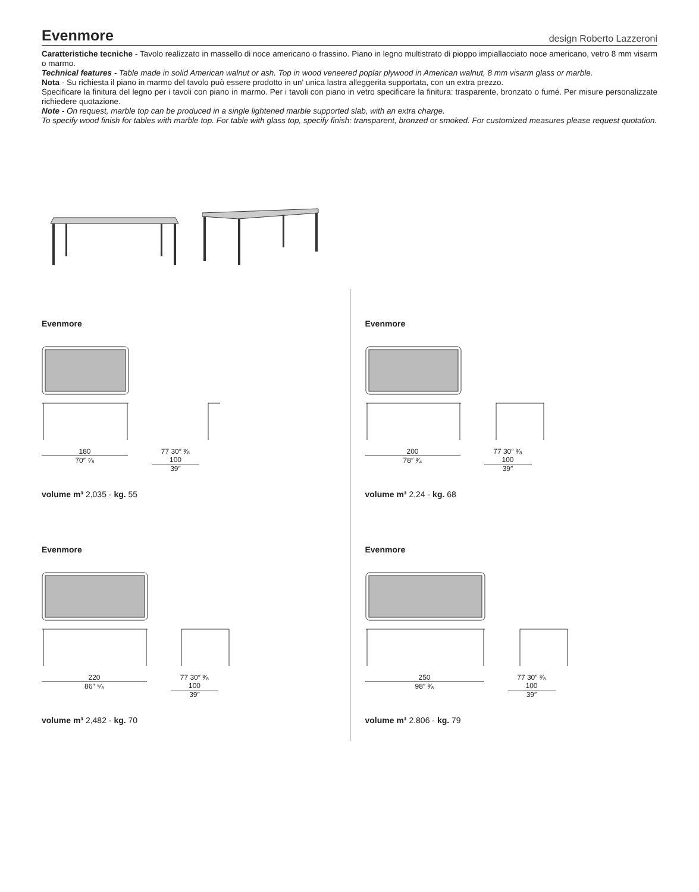Evenmore
design Roberto Lazzeroni
Caratteristiche tecniche - Tavolo realizzato in massello di noce americano o frassino. Piano in legno multistrato di pioppo impiallacciato noce americano, vetro 8 mm visarm o marmo.
Technical features - Table made in solid American walnut or ash. Top in wood veneered poplar plywood in American walnut, 8 mm visarm glass or marble.
Nota - Su richiesta il piano in marmo del tavolo può essere prodotto in un' unica lastra alleggerita supportata, con un extra prezzo.
Specificare la finitura del legno per i tavoli con piano in marmo. Per i tavoli con piano in vetro specificare la finitura: trasparente, bronzato o fumé. Per misure personalizzate richiedere quotazione.
Note - On request, marble top can be produced in a single lightened marble supported slab, with an extra charge.
To specify wood finish for tables with marble top. For table with glass top, specify finish: transparent, bronzed or smoked. For customized measures please request quotation.
Evenmore
180
70″ ⁷⁄₈
77 30″ ³⁄₈
100
39″
volume m³ 2,035 - kg. 55
Evenmore
200
78″ ³⁄₄
77 30″ ³⁄₈
100
39″
volume m³ 2,24 - kg. 68
Evenmore
220
86″ ⁵⁄₈
77 30″ ³⁄₈
100
39″
volume m³ 2,482 - kg. 70
Evenmore
250
98″ ³⁄₈
77 30″ ³⁄₈
100
39″
volume m³ 2.806 - kg. 79